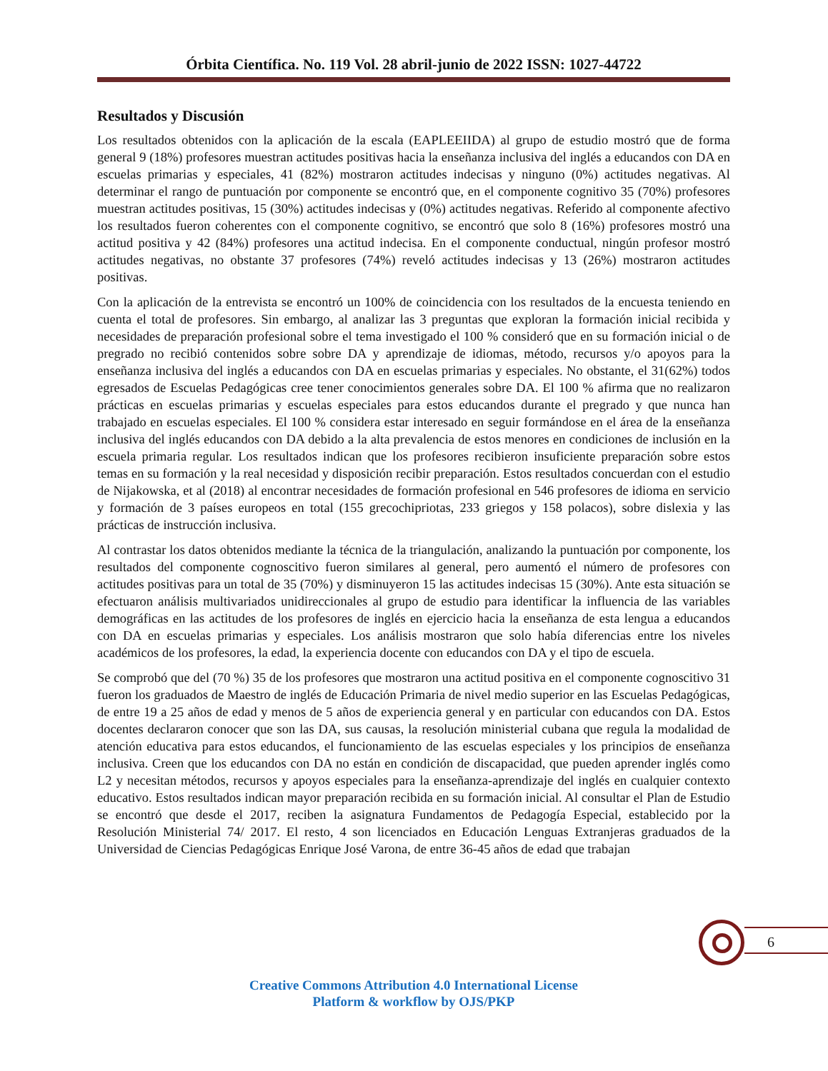Órbita Científica. No. 119 Vol. 28 abril-junio de 2022 ISSN: 1027-44722
Resultados y Discusión
Los resultados obtenidos con la aplicación de la escala (EAPLEEIIDA) al grupo de estudio mostró que de forma general 9 (18%) profesores muestran actitudes positivas hacia la enseñanza inclusiva del inglés a educandos con DA en escuelas primarias y especiales, 41 (82%) mostraron actitudes indecisas y ninguno (0%) actitudes negativas. Al determinar el rango de puntuación por componente se encontró que, en el componente cognitivo 35 (70%) profesores muestran actitudes positivas, 15 (30%) actitudes indecisas y (0%) actitudes negativas. Referido al componente afectivo los resultados fueron coherentes con el componente cognitivo, se encontró que solo 8 (16%) profesores mostró una actitud positiva y 42 (84%) profesores una actitud indecisa. En el componente conductual, ningún profesor mostró actitudes negativas, no obstante 37 profesores (74%) reveló actitudes indecisas y 13 (26%) mostraron actitudes positivas.
Con la aplicación de la entrevista se encontró un 100% de coincidencia con los resultados de la encuesta teniendo en cuenta el total de profesores. Sin embargo, al analizar las 3 preguntas que exploran la formación inicial recibida y necesidades de preparación profesional sobre el tema investigado el 100 % consideró que en su formación inicial o de pregrado no recibió contenidos sobre sobre DA y aprendizaje de idiomas, método, recursos y/o apoyos para la enseñanza inclusiva del inglés a educandos con DA en escuelas primarias y especiales. No obstante, el 31(62%) todos egresados de Escuelas Pedagógicas cree tener conocimientos generales sobre DA. El 100 % afirma que no realizaron prácticas en escuelas primarias y escuelas especiales para estos educandos durante el pregrado y que nunca han trabajado en escuelas especiales. El 100 % considera estar interesado en seguir formándose en el área de la enseñanza inclusiva del inglés educandos con DA debido a la alta prevalencia de estos menores en condiciones de inclusión en la escuela primaria regular. Los resultados indican que los profesores recibieron insuficiente preparación sobre estos temas en su formación y la real necesidad y disposición recibir preparación. Estos resultados concuerdan con el estudio de Nijakowska, et al (2018) al encontrar necesidades de formación profesional en 546 profesores de idioma en servicio y formación de 3 países europeos en total (155 grecochipriotas, 233 griegos y 158 polacos), sobre dislexia y las prácticas de instrucción inclusiva.
Al contrastar los datos obtenidos mediante la técnica de la triangulación, analizando la puntuación por componente, los resultados del componente cognoscitivo fueron similares al general, pero aumentó el número de profesores con actitudes positivas para un total de 35 (70%) y disminuyeron 15 las actitudes indecisas 15 (30%). Ante esta situación se efectuaron análisis multivariados unidireccionales al grupo de estudio para identificar la influencia de las variables demográficas en las actitudes de los profesores de inglés en ejercicio hacia la enseñanza de esta lengua a educandos con DA en escuelas primarias y especiales. Los análisis mostraron que solo había diferencias entre los niveles académicos de los profesores, la edad, la experiencia docente con educandos con DA y el tipo de escuela.
Se comprobó que del (70 %) 35 de los profesores que mostraron una actitud positiva en el componente cognoscitivo 31 fueron los graduados de Maestro de inglés de Educación Primaria de nivel medio superior en las Escuelas Pedagógicas, de entre 19 a 25 años de edad y menos de 5 años de experiencia general y en particular con educandos con DA. Estos docentes declararon conocer que son las DA, sus causas, la resolución ministerial cubana que regula la modalidad de atención educativa para estos educandos, el funcionamiento de las escuelas especiales y los principios de enseñanza inclusiva. Creen que los educandos con DA no están en condición de discapacidad, que pueden aprender inglés como L2 y necesitan métodos, recursos y apoyos especiales para la enseñanza-aprendizaje del inglés en cualquier contexto educativo. Estos resultados indican mayor preparación recibida en su formación inicial. Al consultar el Plan de Estudio se encontró que desde el 2017, reciben la asignatura Fundamentos de Pedagogía Especial, establecido por la Resolución Ministerial 74/ 2017. El resto, 4 son licenciados en Educación Lenguas Extranjeras graduados de la Universidad de Ciencias Pedagógicas Enrique José Varona, de entre 36-45 años de edad que trabajan
6
Creative Commons Attribution 4.0 International License
Platform & workflow by OJS/PKP